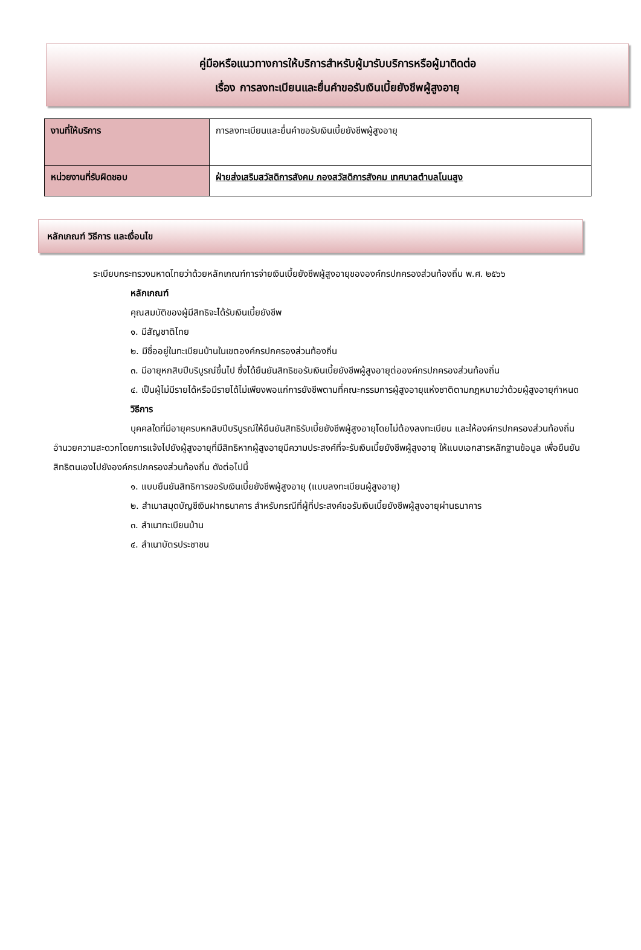คู่มือหรือแนวทางการให้บริการสำหรับผู้มารับบริการหรือผู้มาติดต่อ
เรื่อง การลงทะเบียนและยื่นคำขอรับเงินเบี้ยยังชีพผู้สูงอายุ
| งานที่ให้บริการ | การลงทะเบียนและยื่นคำขอรับเงินเบี้ยยังชีพผู้สูงอายุ |
| หน่วยงานที่รับผิดชอบ | ฝ่ายส่งเสริมสวัสดิการสังคม กองสวัสดิการสังคม เทศบาลตำบลโนนสูง |
หลักเกณฑ์ วิธีการ และเงื่อนไข
ระเบียบกระทรวงมหาดไทยว่าด้วยหลักเกณฑ์การจ่ายเงินเบี้ยยังชีพผู้สูงอายุขององค์กรปกครองส่วนท้องถิ่น พ.ศ. ๒๕๖๖
หลักเกณฑ์
คุณสมบัติของผู้มีสิทธิจะได้รับเงินเบี้ยยังชีพ
๑. มีสัญชาติไทย
๒. มีชื่ออยู่ในทะเบียนบ้านในเขตองค์กรปกครองส่วนท้องถิ่น
๓. มีอายุหกสิบปีบริบูรณ์ขึ้นไป ซึ่งได้ยืนยันสิทธิขอรับเงินเบี้ยยังชีพผู้สูงอายุต่อองค์กรปกครองส่วนท้องถิ่น
๔. เป็นผู้ไม่มีรายได้หรือมีรายได้ไม่เพียงพอแก่การยังชีพตามที่คณะกรรมการผู้สูงอายุแห่งชาติตามกฎหมายว่าด้วยผู้สูงอายุกำหนด
วิธีการ
บุคคลใดที่มีอายุครบหกสิบปีบริบูรณ์ให้ยืนยันสิทธิรับเบี้ยยังชีพผู้สูงอายุโดยไม่ต้องลงทะเบียน และให้องค์กรปกครองส่วนท้องถิ่นอำนวยความสะดวกโดยการแจ้งไปยังผู้สูงอายุที่มีสิทธิหากผู้สูงอายุมีความประสงค์ที่จะรับเงินเบี้ยยังชีพผู้สูงอายุ ให้แนบเอกสารหลักฐานข้อมูล เพื่อยืนยันสิทธิตนเองไปยังองค์กรปกครองส่วนท้องถิ่น ดังต่อไปนี้
๑. แบบยืนยันสิทธิการขอรับเงินเบี้ยยังชีพผู้สูงอายุ (แบบลงทะเบียนผู้สูงอายุ)
๒. สำเนาสมุดบัญชีเงินฝากธนาคาร สำหรับกรณีที่ผู้ที่ประสงค์ขอรับเงินเบี้ยยังชีพผู้สูงอายุผ่านธนาคาร
๓. สำเนาทะเบียนบ้าน
๔. สำเนาบัตรประชาชน